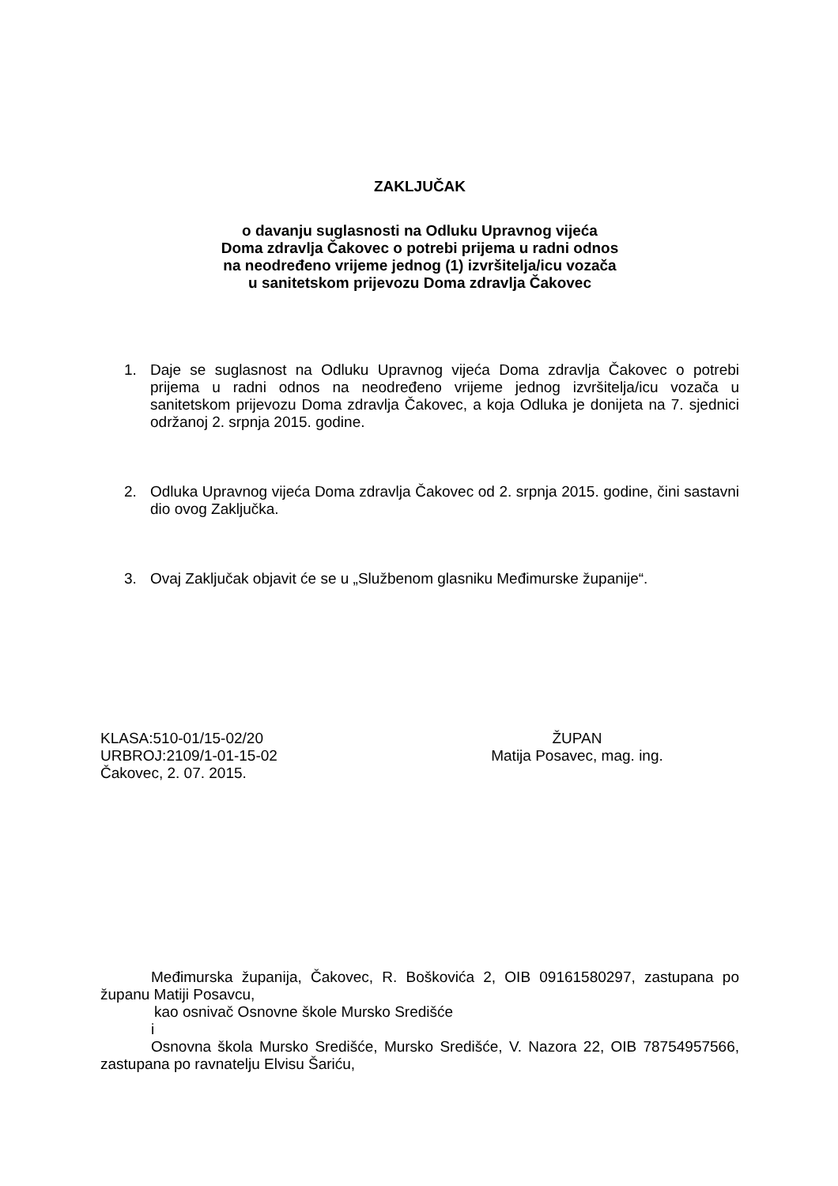ZAKLJUČAK
o davanju suglasnosti na Odluku Upravnog vijeća
Doma zdravlja Čakovec o potrebi prijema u radni odnos
na neodređeno vrijeme jednog (1) izvršitelja/icu vozača
u sanitetskom prijevozu Doma zdravlja Čakovec
1. Daje se suglasnost na Odluku Upravnog vijeća Doma zdravlja Čakovec o potrebi prijema u radni odnos na neodređeno vrijeme jednog izvršitelja/icu vozača u sanitetskom prijevozu Doma zdravlja Čakovec, a koja Odluka je donijeta na 7. sjednici održanoj 2. srpnja 2015. godine.
2. Odluka Upravnog vijeća Doma zdravlja Čakovec od 2. srpnja 2015. godine, čini sastavni dio ovog Zaključka.
3. Ovaj Zaključak objavit će se u „Službenom glasniku Međimurske županije“.
KLASA:510-01/15-02/20
URBROJ:2109/1-01-15-02
Čakovec, 2. 07. 2015.
ŽUPAN
Matija Posavec, mag. ing.
Međimurska županija, Čakovec, R. Boškovića 2, OIB 09161580297, zastupana po županu Matiji Posavcu,
kao osnivač Osnovne škole Mursko Središće
i
Osnovna škola Mursko Središće, Mursko Središće, V. Nazora 22, OIB 78754957566, zastupana po ravnatelju Elvisu Šariću,